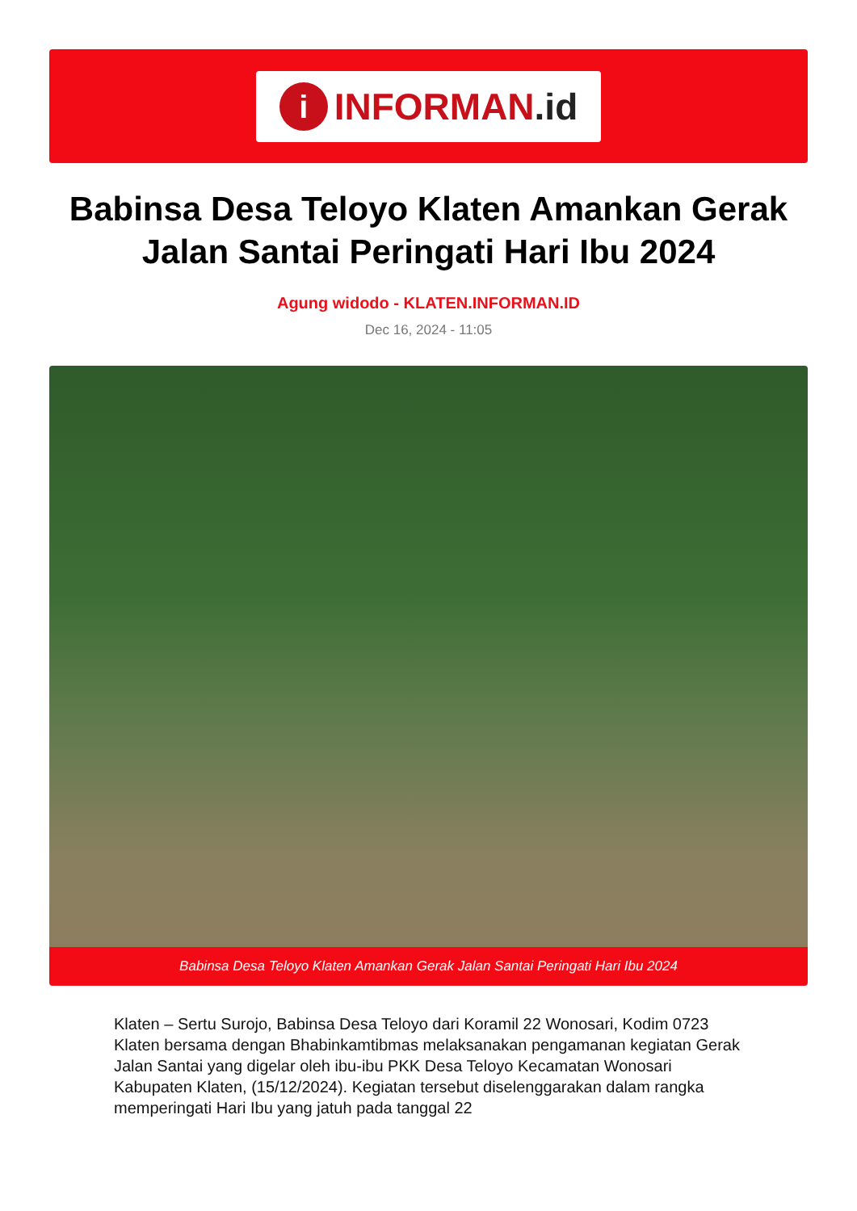i
INFORMAN.id
Babinsa Desa Teloyo Klaten Amankan Gerak Jalan Santai Peringati Hari Ibu 2024
Agung widodo - KLATEN.INFORMAN.ID
Dec 16, 2024 - 11:05
Babinsa Desa Teloyo Klaten Amankan Gerak Jalan Santai Peringati Hari Ibu 2024
Klaten – Sertu Surojo, Babinsa Desa Teloyo dari Koramil 22 Wonosari, Kodim 0723 Klaten bersama dengan Bhabinkamtibmas melaksanakan pengamanan kegiatan Gerak Jalan Santai yang digelar oleh ibu-ibu PKK Desa Teloyo Kecamatan Wonosari Kabupaten Klaten, (15/12/2024). Kegiatan tersebut diselenggarakan dalam rangka memperingati Hari Ibu yang jatuh pada tanggal 22